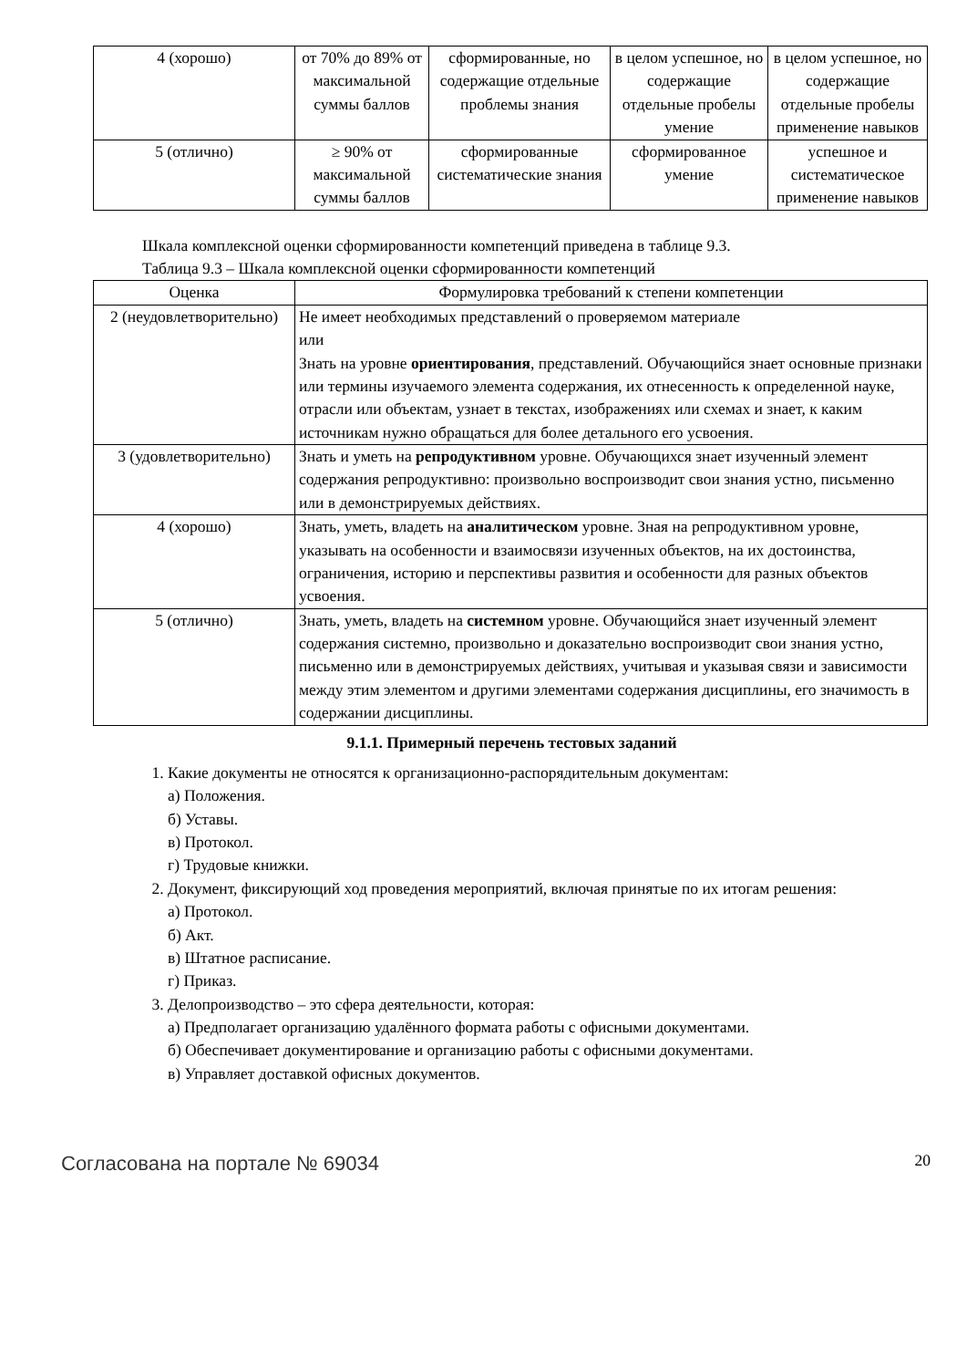| 4 (хорошо) | от 70% до 89% от максимальной суммы баллов | сформированные, но содержащие отдельные проблемы знания | в целом успешное, но содержащие отдельные пробелы умение | в целом успешное, но содержащие отдельные пробелы применение навыков |
| 5 (отлично) | ≥ 90% от максимальной суммы баллов | сформированные систематические знания | сформированное умение | успешное и систематическое применение навыков |
Шкала комплексной оценки сформированности компетенций приведена в таблице 9.3.
Таблица 9.3 – Шкала комплексной оценки сформированности компетенций
| Оценка | Формулировка требований к степени компетенции |
| --- | --- |
| 2 (неудовлетворительно) | Не имеет необходимых представлений о проверяемом материале или Знать на уровне ориентирования , представлений. Обучающийся знает основные признаки или термины изучаемого элемента содержания, их отнесенность к определенной науке, отрасли или объектам, узнает в текстах, изображениях или схемах и знает, к каким источникам нужно обращаться для более детального его усвоения. |
| 3 (удовлетворительно) | Знать и уметь на репродуктивном уровне. Обучающихся знает изученный элемент содержания репродуктивно: произвольно воспроизводит свои знания устно, письменно или в демонстрируемых действиях. |
| 4 (хорошо) | Знать, уметь, владеть на аналитическом уровне. Зная на репродуктивном уровне, указывать на особенности и взаимосвязи изученных объектов, на их достоинства, ограничения, историю и перспективы развития и особенности для разных объектов усвоения. |
| 5 (отлично) | Знать, уметь, владеть на системном уровне. Обучающийся знает изученный элемент содержания системно, произвольно и доказательно воспроизводит свои знания устно, письменно или в демонстрируемых действиях, учитывая и указывая связи и зависимости между этим элементом и другими элементами содержания дисциплины, его значимость в содержании дисциплины. |
9.1.1. Примерный перечень тестовых заданий
1. Какие документы не относятся к организационно-распорядительным документам:
а) Положения.
б) Уставы.
в) Протокол.
г) Трудовые книжки.
2. Документ, фиксирующий ход проведения мероприятий, включая принятые по их итогам решения:
а) Протокол.
б) Акт.
в) Штатное расписание.
г) Приказ.
3. Делопроизводство – это сфера деятельности, которая:
а) Предполагает организацию удалённого формата работы с офисными документами.
б) Обеспечивает документирование и организацию работы с офисными документами.
в) Управляет доставкой офисных документов.
Согласована на портале № 69034 20